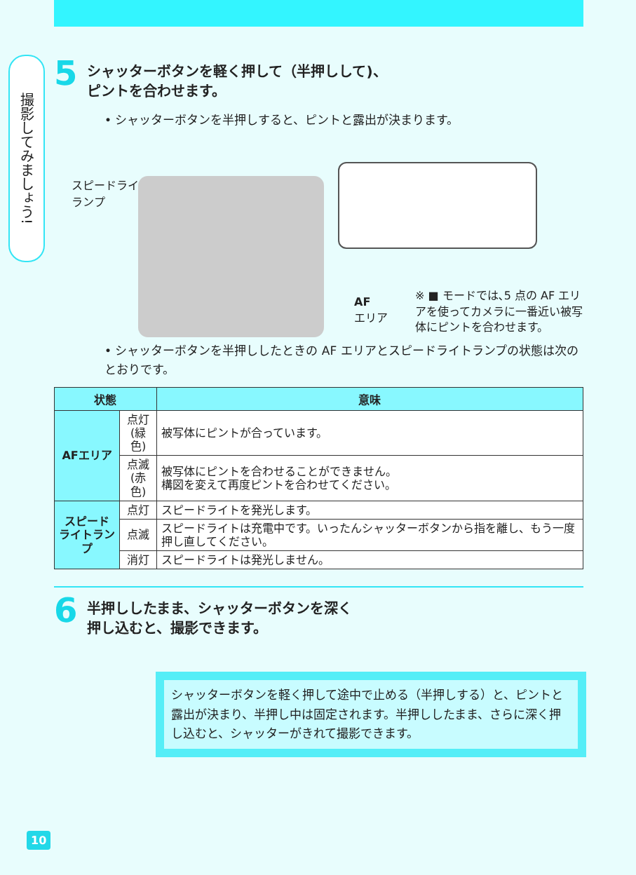撮影してみましょう!
5
シャッターボタンを軽く押して（半押しして)、
ピントを合わせます。
• シャッターボタンを半押しすると、ピントと露出が決まります。
スピードライト
ランプ
AF
エリア
※ ■ モードでは､5 点の AF エリアを使ってカメラに一番近い被写体にピントを合わせます。
• シャッターボタンを半押ししたときの AF エリアとスピードライトランプの状態は次のとおりです。
| 状態 | | 意味 |
| --- | --- | --- |
| AFエリア | 点灯 (緑色) | 被写体にピントが合っています。 |
| | 点滅 (赤色) | 被写体にピントを合わせることができません。 構図を変えて再度ピントを合わせてください。 |
| スピード ライトランプ | 点灯 | スピードライトを発光します。 |
| | 点滅 | スピードライトは充電中です。いったんシャッターボタンから指を離し、もう一度押し直してください。 |
| | 消灯 | スピードライトは発光しません。 |
6
半押ししたまま、シャッターボタンを深く
押し込むと、撮影できます。
シャッターボタンを軽く押して途中で止める（半押しする）と、ピントと露出が決まり、半押し中は固定されます。半押ししたまま、さらに深く押し込むと、シャッターがきれて撮影できます。
10